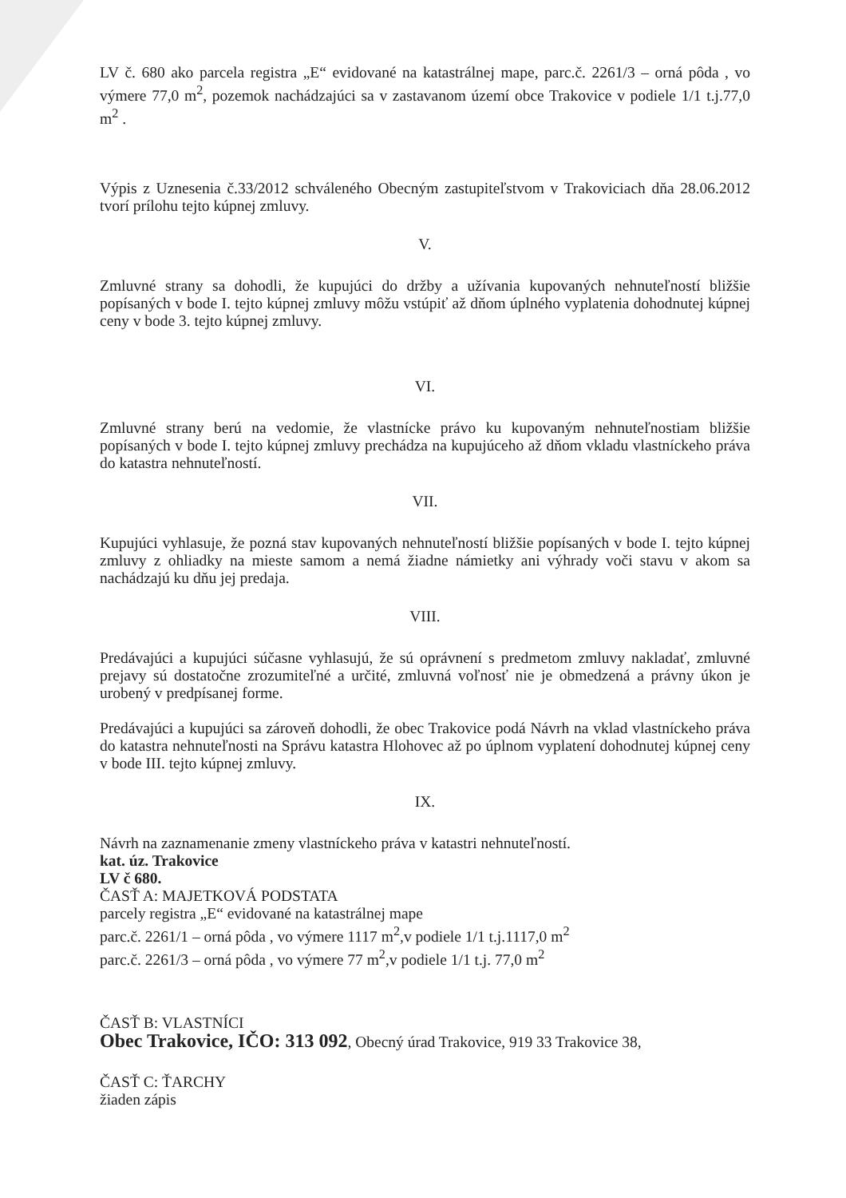LV č. 680 ako parcela registra „E“ evidované na katastrálnej mape, parc.č. 2261/3 – orná pôda , vo výmere 77,0 m<sup>2</sup>, pozemok nachádzajúci sa v zastavanom území obce Trakovice v podiele 1/1 t.j.77,0 m<sup>2</sup> .
Výpis z Uznesenia č.33/2012 schváleného Obecným zastupiteľstvom v Trakoviciach dňa 28.06.2012 tvorí prílohu tejto kúpnej zmluvy.
V.
Zmluvné strany sa dohodli, že kupujúci do držby a užívania kupovaných nehnuteľností bližšie popísaných v bode I. tejto kúpnej zmluvy môžu vstúpiť až dňom úplného vyplatenia dohodnutej kúpnej ceny v bode 3. tejto kúpnej zmluvy.
VI.
Zmluvné strany berú na vedomie, že vlastnícke právo ku kupovaným nehnuteľnostiam bližšie popísaných v bode I. tejto kúpnej zmluvy prechádza na kupujúceho až dňom vkladu vlastníckeho práva do katastra nehnuteľností.
VII.
Kupujúci vyhlasuje, že pozná stav kupovaných nehnuteľností bližšie popísaných v bode I. tejto kúpnej zmluvy z ohliadky na mieste samom a nemá žiadne námietky ani výhrady voči stavu v akom sa nachádzajú ku dňu jej predaja.
VIII.
Predávajúci a kupujúci súčasne vyhlasujú, že sú oprávnení s predmetom zmluvy nakladať, zmluvné prejavy sú dostatočne zrozumiteľné a určité, zmluvná voľnosť nie je obmedzená a právny úkon je urobený v predpísanej forme.
Predávajúci a kupujúci sa zároveň dohodli, že obec Trakovice podá Návrh na vklad vlastníckeho práva do katastra nehnuteľnosti na Správu katastra Hlohovec až po úplnom vyplatení dohodnutej kúpnej ceny v bode III. tejto kúpnej zmluvy.
IX.
Návrh na zaznamenanie zmeny vlastníckeho práva v katastri nehnuteľností.
kat. úz. Trakovice
LV č 680.
ČASŤ A: MAJETKOVÁ PODSTATA
parcely registra „E“ evidované na katastrálnej mape
parc.č. 2261/1 – orná pôda , vo výmere 1117 m<sup>2</sup>,v podiele 1/1 t.j.1117,0 m<sup>2</sup>
parc.č. 2261/3 – orná pôda , vo výmere 77 m<sup>2</sup>,v podiele 1/1 t.j. 77,0 m<sup>2</sup>
ČASŤ B: VLASTNÍCI
Obec Trakovice, IČO: 313 092, Obecný úrad Trakovice, 919 33 Trakovice 38,
ČASŤ C: ŤARCHY
žiaden zápis